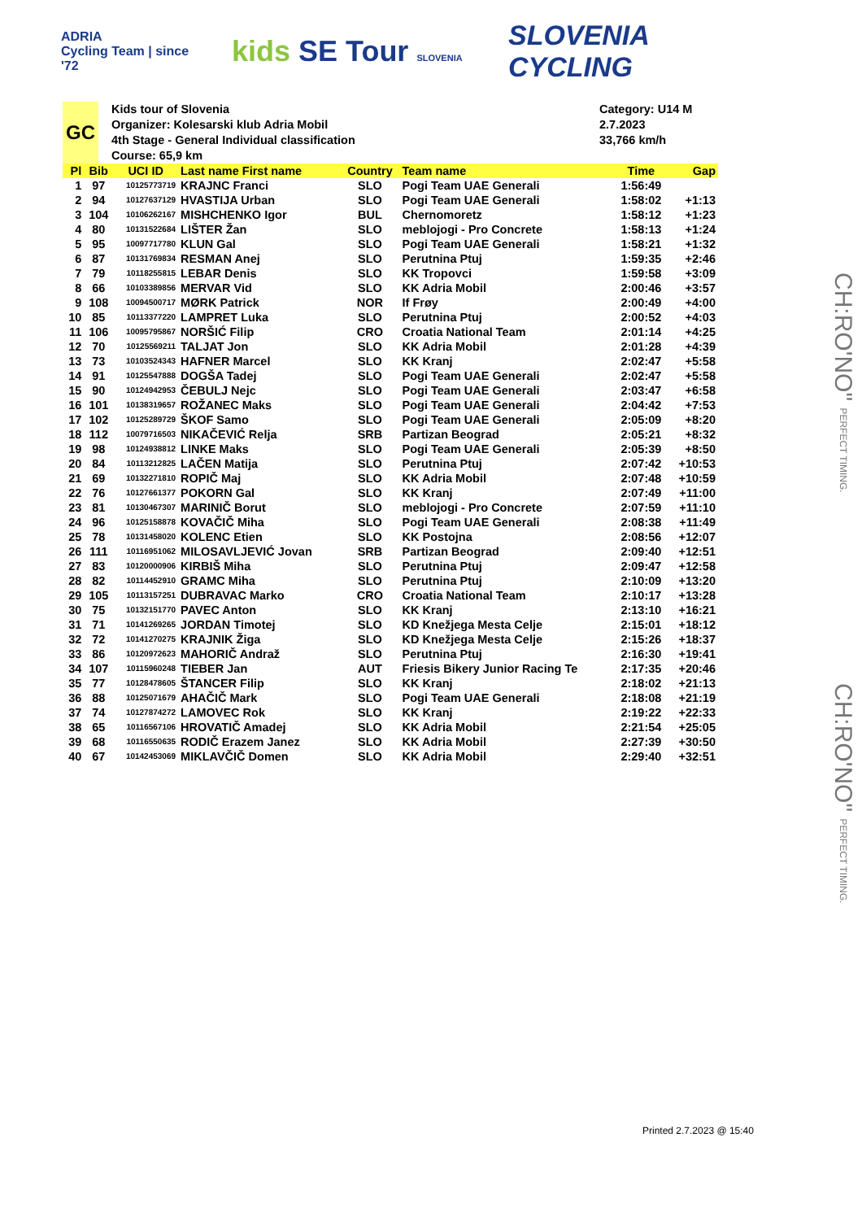ADRIA
Cycling Team | since '72
kids SE Tour SLOVENIA
SLOVENIA
CYCLING
GC
Kids tour of Slovenia
Organizer: Kolesarski klub Adria Mobil
4th Stage - General Individual classification
Course: 65,9 km
Category: U14 M
2.7.2023
33,766 km/h
| Pl | Bib | UCI ID | Last name First name | Country | Team name | Time | Gap |
| --- | --- | --- | --- | --- | --- | --- | --- |
| 1 | 97 | 10125773719 | KRAJNC Franci | SLO | Pogi Team UAE Generali | 1:56:49 | |
| 2 | 94 | 10127637129 | HVASTIJA Urban | SLO | Pogi Team UAE Generali | 1:58:02 | +1:13 |
| 3 | 104 | 10106262167 | MISHCHENKO Igor | BUL | Chernomoretz | 1:58:12 | +1:23 |
| 4 | 80 | 10131522684 | LIŠTER Žan | SLO | meblojogi - Pro Concrete | 1:58:13 | +1:24 |
| 5 | 95 | 10097717780 | KLUN Gal | SLO | Pogi Team UAE Generali | 1:58:21 | +1:32 |
| 6 | 87 | 10131769834 | RESMAN Anej | SLO | Perutnina Ptuj | 1:59:35 | +2:46 |
| 7 | 79 | 10118255815 | LEBAR Denis | SLO | KK Tropovci | 1:59:58 | +3:09 |
| 8 | 66 | 10103389856 | MERVAR Vid | SLO | KK Adria Mobil | 2:00:46 | +3:57 |
| 9 | 108 | 10094500717 | MØRK Patrick | NOR | If Frøy | 2:00:49 | +4:00 |
| 10 | 85 | 10113377220 | LAMPRET Luka | SLO | Perutnina Ptuj | 2:00:52 | +4:03 |
| 11 | 106 | 10095795867 | NORŠIĆ Filip | CRO | Croatia National Team | 2:01:14 | +4:25 |
| 12 | 70 | 10125569211 | TALJAT Jon | SLO | KK Adria Mobil | 2:01:28 | +4:39 |
| 13 | 73 | 10103524343 | HAFNER Marcel | SLO | KK Kranj | 2:02:47 | +5:58 |
| 14 | 91 | 10125547888 | DOGŠA Tadej | SLO | Pogi Team UAE Generali | 2:02:47 | +5:58 |
| 15 | 90 | 10124942953 | ČEBULJ Nejc | SLO | Pogi Team UAE Generali | 2:03:47 | +6:58 |
| 16 | 101 | 10138319657 | ROŽANEC Maks | SLO | Pogi Team UAE Generali | 2:04:42 | +7:53 |
| 17 | 102 | 10125289729 | ŠKOF Samo | SLO | Pogi Team UAE Generali | 2:05:09 | +8:20 |
| 18 | 112 | 10079716503 | NIKAČEVIĆ Relja | SRB | Partizan Beograd | 2:05:21 | +8:32 |
| 19 | 98 | 10124938812 | LINKE Maks | SLO | Pogi Team UAE Generali | 2:05:39 | +8:50 |
| 20 | 84 | 10113212825 | LAČEN Matija | SLO | Perutnina Ptuj | 2:07:42 | +10:53 |
| 21 | 69 | 10132271810 | ROPIČ Maj | SLO | KK Adria Mobil | 2:07:48 | +10:59 |
| 22 | 76 | 10127661377 | POKORN Gal | SLO | KK Kranj | 2:07:49 | +11:00 |
| 23 | 81 | 10130467307 | MARINIČ Borut | SLO | meblojogi - Pro Concrete | 2:07:59 | +11:10 |
| 24 | 96 | 10125158878 | KOVAČIČ Miha | SLO | Pogi Team UAE Generali | 2:08:38 | +11:49 |
| 25 | 78 | 10131458020 | KOLENC Etien | SLO | KK Postojna | 2:08:56 | +12:07 |
| 26 | 111 | 10116951062 | MILOSAVLJEVIĆ Jovan | SRB | Partizan Beograd | 2:09:40 | +12:51 |
| 27 | 83 | 10120000906 | KIRBIŠ Miha | SLO | Perutnina Ptuj | 2:09:47 | +12:58 |
| 28 | 82 | 10114452910 | GRAMC Miha | SLO | Perutnina Ptuj | 2:10:09 | +13:20 |
| 29 | 105 | 10113157251 | DUBRAVAC Marko | CRO | Croatia National Team | 2:10:17 | +13:28 |
| 30 | 75 | 10132151770 | PAVEC Anton | SLO | KK Kranj | 2:13:10 | +16:21 |
| 31 | 71 | 10141269265 | JORDAN Timotej | SLO | KD Knežjega Mesta Celje | 2:15:01 | +18:12 |
| 32 | 72 | 10141270275 | KRAJNIK Žiga | SLO | KD Knežjega Mesta Celje | 2:15:26 | +18:37 |
| 33 | 86 | 10120972623 | MAHORIČ Andraž | SLO | Perutnina Ptuj | 2:16:30 | +19:41 |
| 34 | 107 | 10115960248 | TIEBER Jan | AUT | Friesis Bikery Junior Racing Te | 2:17:35 | +20:46 |
| 35 | 77 | 10128478605 | ŠTANCER Filip | SLO | KK Kranj | 2:18:02 | +21:13 |
| 36 | 88 | 10125071679 | AHAČIČ Mark | SLO | Pogi Team UAE Generali | 2:18:08 | +21:19 |
| 37 | 74 | 10127874272 | LAMOVEC Rok | SLO | KK Kranj | 2:19:22 | +22:33 |
| 38 | 65 | 10116567106 | HROVATIČ Amadej | SLO | KK Adria Mobil | 2:21:54 | +25:05 |
| 39 | 68 | 10116550635 | RODIČ Erazem Janez | SLO | KK Adria Mobil | 2:27:39 | +30:50 |
| 40 | 67 | 10142453069 | MIKLAVČIČ Domen | SLO | KK Adria Mobil | 2:29:40 | +32:51 |
CH:RO'NO" PERFECT TIMING.
CH:RO'NO" PERFECT TIMING.
Printed 2.7.2023 @ 15:40